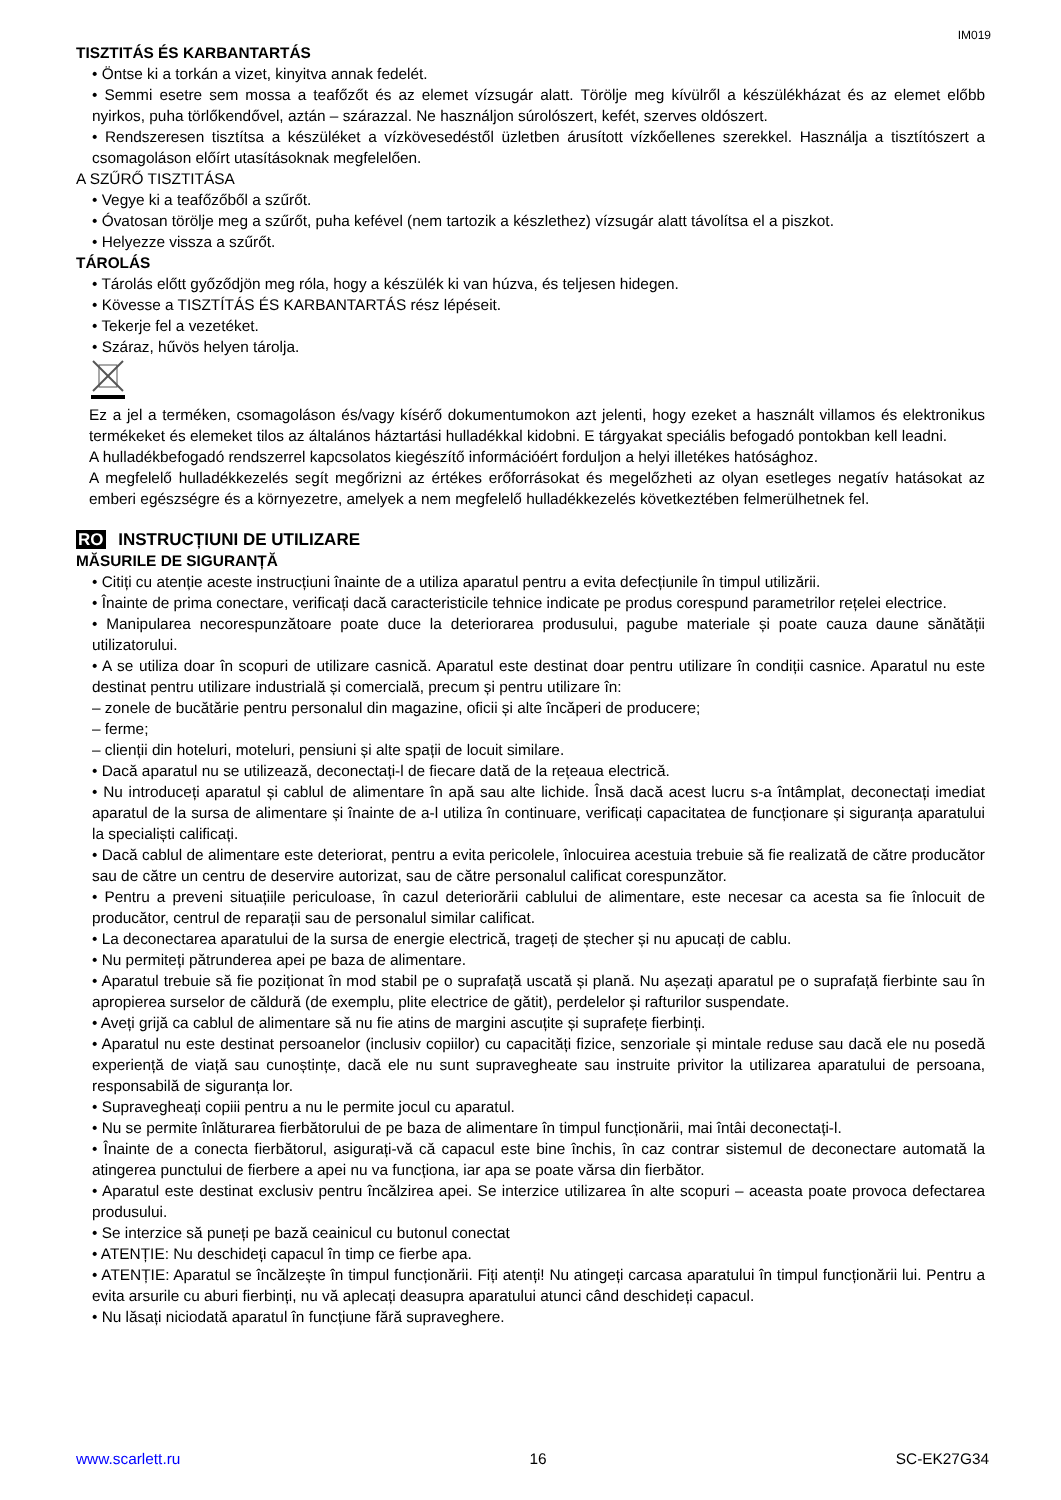IM019
TISZTITÁS ÉS KARBANTARTÁS
• Öntse ki a torkán a vizet, kinyitva annak fedelét.
• Semmi esetre sem mossa a teafőzőt és az elemet vízsugár alatt. Törölje meg kívülről a készülékházat és az elemet előbb nyirkos, puha törlőkendővel, aztán – szárazzal. Ne használjon súrolószert, kefét, szerves oldószert.
• Rendszeresen tisztítsa a készüléket a vízkövesedéstől üzletben árusított vízkőellenes szerekkel. Használja a tisztítószert a csomagoláson előírt utasításoknak megfelelően.
A SZŰRŐ TISZTITÁSA
• Vegye ki a teafőzőből a szűrőt.
• Óvatosan törölje meg a szűrőt, puha kefével (nem tartozik a készlethez) vízsugár alatt távolítsa el a piszkot.
• Helyezze vissza a szűrőt.
TÁROLÁS
• Tárolás előtt győződjön meg róla, hogy a készülék ki van húzva, és teljesen hidegen.
• Kövesse a TISZTÍTÁS ÉS KARBANTARTÁS rész lépéseit.
• Tekerje fel a vezetéket.
• Száraz, hűvös helyen tárolja.
Ez a jel a terméken, csomagoláson és/vagy kísérő dokumentumokon azt jelenti, hogy ezeket a használt villamos és elektronikus termékeket és elemeket tilos az általános háztartási hulladékkal kidobni. E tárgyakat speciális befogadó pontokban kell leadni.
A hulladékbefogadó rendszerrel kapcsolatos kiegészítő információért forduljon a helyi illetékes hatósághoz.
A megfelelő hulladékkezelés segít megőrizni az értékes erőforrásokat és megelőzheti az olyan esetleges negatív hatásokat az emberi egészségre és a környezetre, amelyek a nem megfelelő hulladékkezelés következtében felmerülhetnek fel.
RO INSTRUCȚIUNI DE UTILIZARE
MĂSURILE DE SIGURANȚĂ
• Citiți cu atenție aceste instrucțiuni înainte de a utiliza aparatul pentru a evita defecțiunile în timpul utilizării.
• Înainte de prima conectare, verificați dacă caracteristicile tehnice indicate pe produs corespund parametrilor rețelei electrice.
• Manipularea necorespunzătoare poate duce la deteriorarea produsului, pagube materiale și poate cauza daune sănătății utilizatorului.
• A se utiliza doar în scopuri de utilizare casnică. Aparatul este destinat doar pentru utilizare în condiții casnice. Aparatul nu este destinat pentru utilizare industrială și comercială, precum și pentru utilizare în:
– zonele de bucătărie pentru personalul din magazine, oficii și alte încăperi de producere;
– ferme;
– clienții din hoteluri, moteluri, pensiuni și alte spații de locuit similare.
• Dacă aparatul nu se utilizează, deconectați-l de fiecare dată de la rețeaua electrică.
• Nu introduceți aparatul și cablul de alimentare în apă sau alte lichide. Însă dacă acest lucru s-a întâmplat, deconectați imediat aparatul de la sursa de alimentare și înainte de a-l utiliza în continuare, verificați capacitatea de funcționare și siguranța aparatului la specialiști calificați.
• Dacă cablul de alimentare este deteriorat, pentru a evita pericolele, înlocuirea acestuia trebuie să fie realizată de către producător sau de către un centru de deservire autorizat, sau de către personalul calificat corespunzător.
• Pentru a preveni situațiile periculoase, în cazul deteriorării cablului de alimentare, este necesar ca acesta sa fie înlocuit de producător, centrul de reparații sau de personalul similar calificat.
• La deconectarea aparatului de la sursa de energie electrică, trageți de ștecher și nu apucați de cablu.
• Nu permiteți pătrunderea apei pe baza de alimentare.
• Aparatul trebuie să fie poziționat în mod stabil pe o suprafață uscată și plană. Nu așezați aparatul pe o suprafață fierbinte sau în apropierea surselor de căldură (de exemplu, plite electrice de gătit), perdelelor și rafturilor suspendate.
• Aveți grijă ca cablul de alimentare să nu fie atins de margini ascuțite și suprafețe fierbinți.
• Aparatul nu este destinat persoanelor (inclusiv copiilor) cu capacități fizice, senzoriale și mintale reduse sau dacă ele nu posedă experiență de viață sau cunoștințe, dacă ele nu sunt supravegheate sau instruite privitor la utilizarea aparatului de persoana, responsabilă de siguranța lor.
• Supravegheați copiii pentru a nu le permite jocul cu aparatul.
• Nu se permite înlăturarea fierbătorului de pe baza de alimentare în timpul funcționării, mai întâi deconectați-l.
• Înainte de a conecta fierbătorul, asigurați-vă că capacul este bine închis, în caz contrar sistemul de deconectare automată la atingerea punctului de fierbere a apei nu va funcționa, iar apa se poate vărsa din fierbător.
• Aparatul este destinat exclusiv pentru încălzirea apei. Se interzice utilizarea în alte scopuri – aceasta poate provoca defectarea produsului.
• Se interzice să puneți pe bază ceainicul cu butonul conectat
• ATENȚIE: Nu deschideți capacul în timp ce fierbe apa.
• ATENȚIE: Aparatul se încălzește în timpul funcționării. Fiți atenți! Nu atingeți carcasa aparatului în timpul funcționării lui. Pentru a evita arsurile cu aburi fierbinți, nu vă aplecați deasupra aparatului atunci când deschideți capacul.
• Nu lăsați niciodată aparatul în funcțiune fără supraveghere.
www.scarlett.ru 16 SC-EK27G34